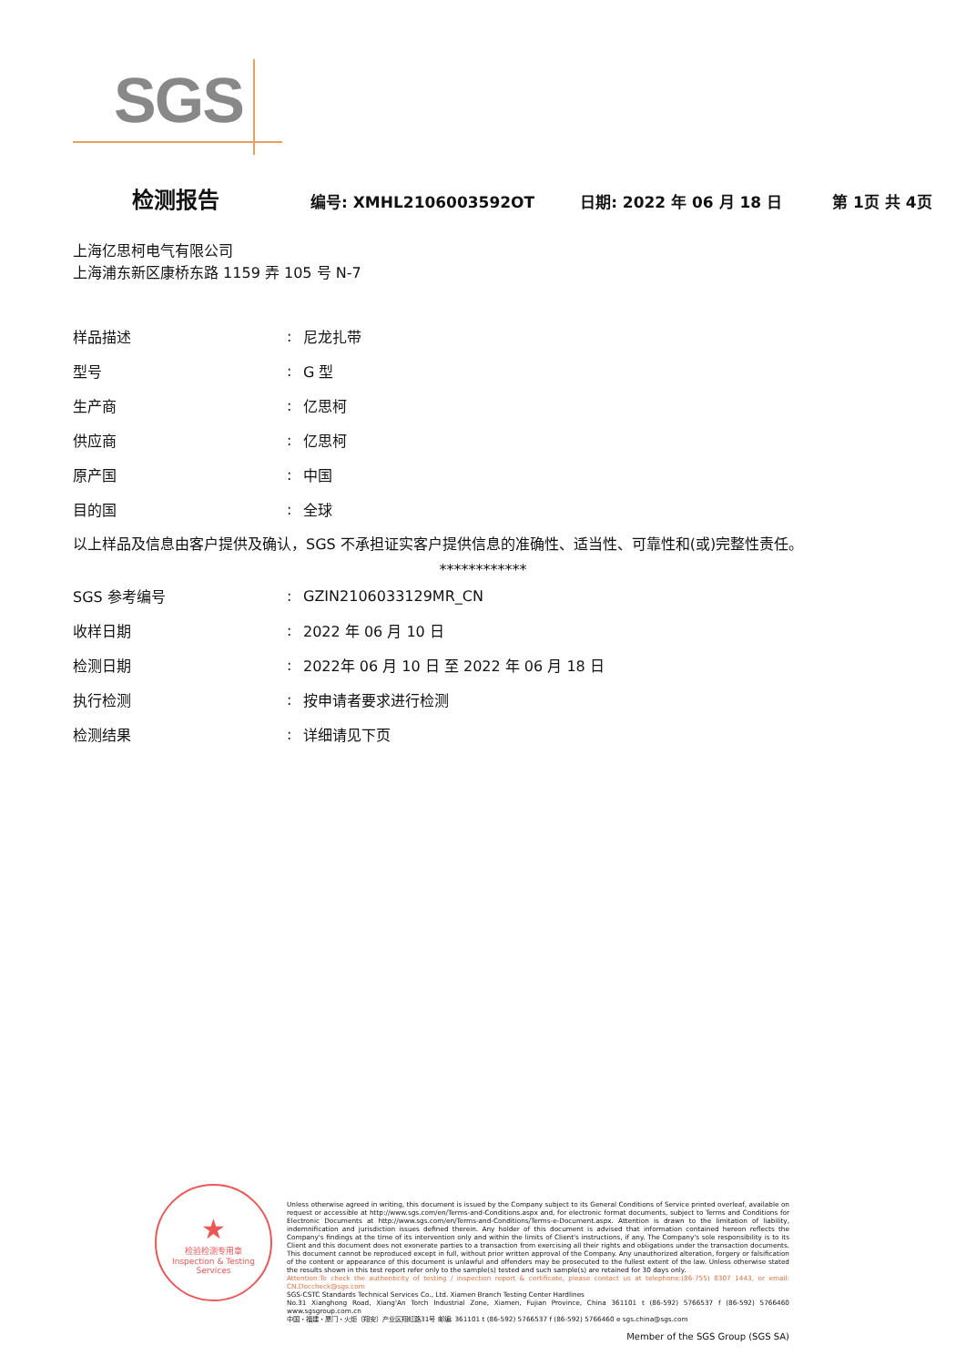SGS
检测报告 编号: XMHL2106003592OT 日期: 2022 年 06 月 18 日 第 1页 共 4页
上海亿思柯电气有限公司
上海浦东新区康桥东路 1159 弄 105 号 N-7
| 样品描述 | : | 尼龙扎带 |
| 型号 | : | G 型 |
| 生产商 | : | 亿思柯 |
| 供应商 | : | 亿思柯 |
| 原产国 | : | 中国 |
| 目的国 | : | 全球 |
以上样品及信息由客户提供及确认，SGS 不承担证实客户提供信息的准确性、适当性、可靠性和(或)完整性责任。
************
| SGS 参考编号 | : | GZIN2106033129MR_CN |
| 收样日期 | : | 2022 年 06 月 10 日 |
| 检测日期 | : | 2022年 06 月 10 日 至 2022 年 06 月 18 日 |
| 执行检测 | : | 按申请者要求进行检测 |
| 检测结果 | : | 详细请见下页 |
★
检验检测专用章
Inspection & Testing Services
Unless otherwise agreed in writing, this document is issued by the Company subject to its General Conditions of Service printed overleaf, available on request or accessible at http://www.sgs.com/en/Terms-and-Conditions.aspx and, for electronic format documents, subject to Terms and Conditions for Electronic Documents at http://www.sgs.com/en/Terms-and-Conditions/Terms-e-Document.aspx. Attention is drawn to the limitation of liability, indemnification and jurisdiction issues defined therein. Any holder of this document is advised that information contained hereon reflects the Company's findings at the time of its intervention only and within the limits of Client's instructions, if any. The Company's sole responsibility is to its Client and this document does not exonerate parties to a transaction from exercising all their rights and obligations under the transaction documents. This document cannot be reproduced except in full, without prior written approval of the Company. Any unauthorized alteration, forgery or falsification of the content or appearance of this document is unlawful and offenders may be prosecuted to the fullest extent of the law. Unless otherwise stated the results shown in this test report refer only to the sample(s) tested and such sample(s) are retained for 30 days only.
Attention:To check the authenticity of testing / inspection report & certificate, please contact us at telephone:(86-755) 8307 1443, or email: CN.Doccheck@sgs.com
SGS-CSTC Standards Technical Services Co., Ltd. Xiamen Branch Testing Center Hardlines
No.31 Xianghong Road, Xiang'An Torch Industrial Zone, Xiamen, Fujian Province, China 361101 t (86-592) 5766537 f (86-592) 5766460 www.sgsgroup.com.cn
中国・福建・厦门・火炬（翔安）产业区翔虹路31号 邮编: 361101 t (86-592) 5766537 f (86-592) 5766460 e sgs.china@sgs.com
Member of the SGS Group (SGS SA)